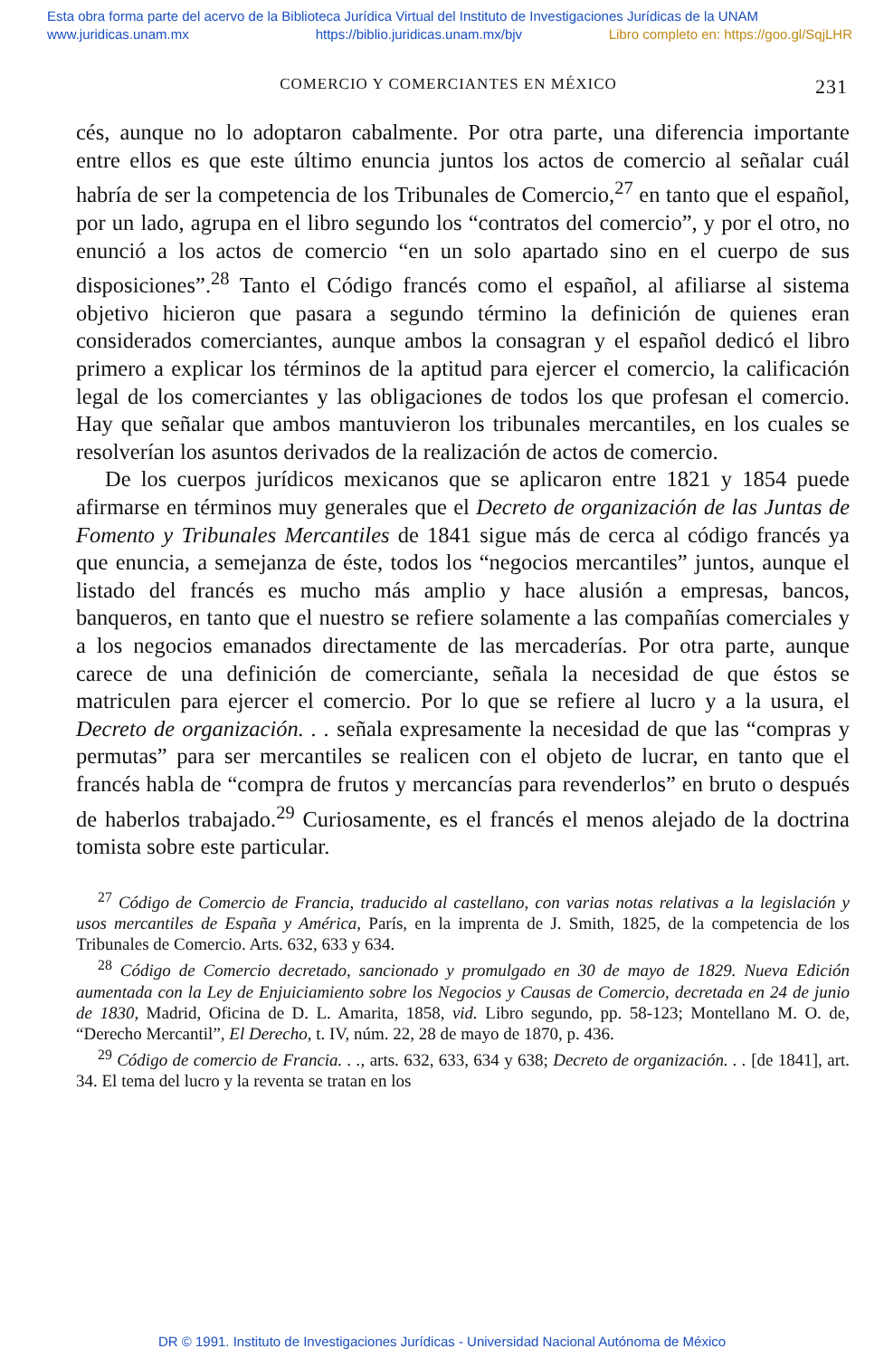Esta obra forma parte del acervo de la Biblioteca Jurídica Virtual del Instituto de Investigaciones Jurídicas de la UNAM
www.juridicas.unam.mx https://biblio.juridicas.unam.mx/bjv Libro completo en: https://goo.gl/SqjLHR
COMERCIO Y COMERCIANTES EN MÉXICO 231
cés, aunque no lo adoptaron cabalmente. Por otra parte, una diferencia importante entre ellos es que este último enuncia juntos los actos de comercio al señalar cuál habría de ser la competencia de los Tribunales de Comercio,<sup>27</sup> en tanto que el español, por un lado, agrupa en el libro segundo los “contratos del comercio”, y por el otro, no enunció a los actos de comercio “en un solo apartado sino en el cuerpo de sus disposiciones”.<sup>28</sup> Tanto el Código francés como el español, al afiliarse al sistema objetivo hicieron que pasara a segundo término la definición de quienes eran considerados comerciantes, aunque ambos la consagran y el español dedicó el libro primero a explicar los términos de la aptitud para ejercer el comercio, la calificación legal de los comerciantes y las obligaciones de todos los que profesan el comercio. Hay que señalar que ambos mantuvieron los tribunales mercantiles, en los cuales se resolverían los asuntos derivados de la realización de actos de comercio.
De los cuerpos jurídicos mexicanos que se aplicaron entre 1821 y 1854 puede afirmarse en términos muy generales que el Decreto de organización de las Juntas de Fomento y Tribunales Mercantiles de 1841 sigue más de cerca al código francés ya que enuncia, a semejanza de éste, todos los “negocios mercantiles” juntos, aunque el listado del francés es mucho más amplio y hace alusión a empresas, bancos, banqueros, en tanto que el nuestro se refiere solamente a las compañías comerciales y a los negocios emanados directamente de las mercaderías. Por otra parte, aunque carece de una definición de comerciante, señala la necesidad de que éstos se matriculen para ejercer el comercio. Por lo que se refiere al lucro y a la usura, el Decreto de organización. . . señala expresamente la necesidad de que las “compras y permutas” para ser mercantiles se realicen con el objeto de lucrar, en tanto que el francés habla de “compra de frutos y mercancías para revenderlos” en bruto o después de haberlos trabajado.<sup>29</sup> Curiosamente, es el francés el menos alejado de la doctrina tomista sobre este particular.
<sup>27</sup> Código de Comercio de Francia, traducido al castellano, con varias notas relativas a la legislación y usos mercantiles de España y América, París, en la imprenta de J. Smith, 1825, de la competencia de los Tribunales de Comercio. Arts. 632, 633 y 634.
<sup>28</sup> Código de Comercio decretado, sancionado y promulgado en 30 de mayo de 1829. Nueva Edición aumentada con la Ley de Enjuiciamiento sobre los Negocios y Causas de Comercio, decretada en 24 de junio de 1830, Madrid, Oficina de D. L. Amarita, 1858, vid. Libro segundo, pp. 58-123; Montellano M. O. de, “Derecho Mercantil”, El Derecho, t. IV, núm. 22, 28 de mayo de 1870, p. 436.
<sup>29</sup> Código de comercio de Francia. . ., arts. 632, 633, 634 y 638; Decreto de organización. . . [de 1841], art. 34. El tema del lucro y la reventa se tratan en los
DR © 1991. Instituto de Investigaciones Jurídicas - Universidad Nacional Autónoma de México